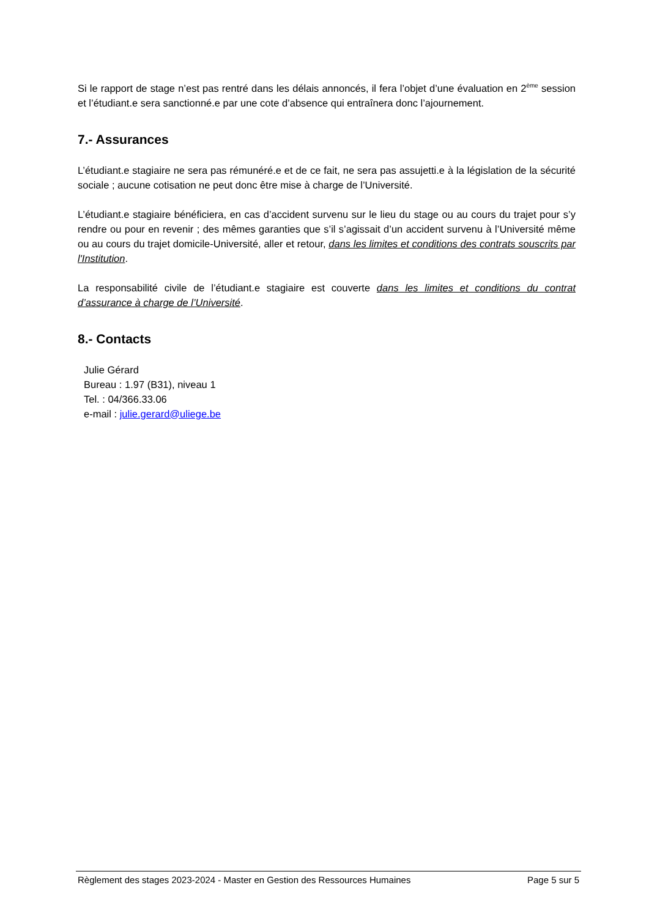Si le rapport de stage n’est pas rentré dans les délais annoncés, il fera l’objet d’une évaluation en 2<sup>ème</sup> session et l’étudiant.e sera sanctionné.e par une cote d’absence qui entraînera donc l’ajournement.
7.- Assurances
L’étudiant.e stagiaire ne sera pas rémunéré.e et de ce fait, ne sera pas assujetti.e à la législation de la sécurité sociale ; aucune cotisation ne peut donc être mise à charge de l’Université.
L’étudiant.e stagiaire bénéficiera, en cas d’accident survenu sur le lieu du stage ou au cours du trajet pour s’y rendre ou pour en revenir ; des mêmes garanties que s’il s’agissait d’un accident survenu à l’Université même ou au cours du trajet domicile-Université, aller et retour, dans les limites et conditions des contrats souscrits par l'Institution.
La responsabilité civile de l’étudiant.e stagiaire est couverte dans les limites et conditions du contrat d’assurance à charge de l’Université.
8.- Contacts
Julie Gérard
Bureau : 1.97 (B31), niveau 1
Tel. : 04/366.33.06
e-mail : julie.gerard@uliege.be
Règlement des stages 2023-2024 - Master en Gestion des Ressources Humaines Page 5 sur 5